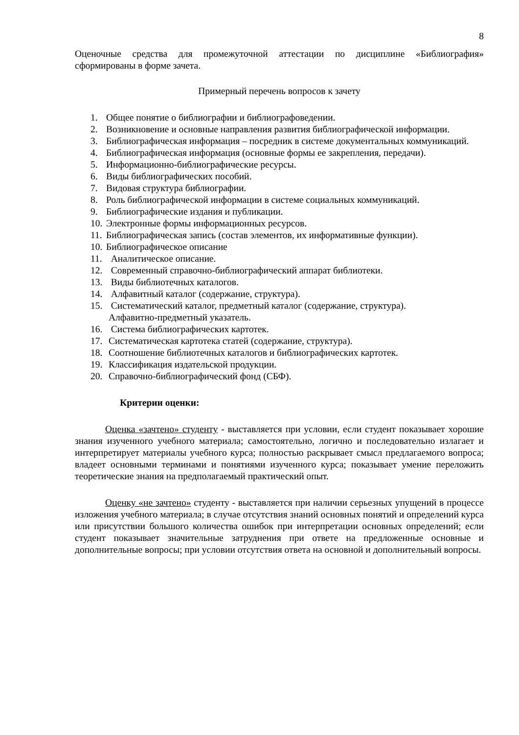8
Оценочные средства для промежуточной аттестации по дисциплине «Библиография» сформированы в форме зачета.
Примерный перечень вопросов к зачету
1. Общее понятие о библиографии и библиографоведении.
2. Возникновение и основные направления развития библиографической информации.
3. Библиографическая информация – посредник в системе документальных коммуникаций.
4. Библиографическая информация (основные формы ее закрепления, передачи).
5. Информационно-библиографические ресурсы.
6. Виды библиографических пособий.
7. Видовая структура библиографии.
8. Роль библиографической информации в системе социальных коммуникаций.
9. Библиографические издания и публикации.
10. Электронные формы информационных ресурсов.
11. Библиографическая запись (состав элементов, их информативные функции).
10. Библиографическое описание
11. Аналитическое описание.
12. Современный справочно-библиографический аппарат библиотеки.
13. Виды библиотечных каталогов.
14. Алфавитный каталог (содержание, структура).
15. Систематический каталог, предметный каталог (содержание, структура).
Алфавитно-предметный указатель.
16. Система библиографических картотек.
17. Систематическая картотека статей (содержание, структура).
18. Соотношение библиотечных каталогов и библиографических картотек.
19. Классификация издательской продукции.
20. Справочно-библиографический фонд (СБФ).
Критерии оценки:
Оценка «зачтено» студенту - выставляется при условии, если студент показывает хорошие знания изученного учебного материала; самостоятельно, логично и последовательно излагает и интерпретирует материалы учебного курса; полностью раскрывает смысл предлагаемого вопроса; владеет основными терминами и понятиями изученного курса; показывает умение переложить теоретические знания на предполагаемый практический опыт.
Оценку «не зачтено» студенту - выставляется при наличии серьезных упущений в процессе изложения учебного материала; в случае отсутствия знаний основных понятий и определений курса или присутствии большого количества ошибок при интерпретации основных определений; если студент показывает значительные затруднения при ответе на предложенные основные и дополнительные вопросы; при условии отсутствия ответа на основной и дополнительный вопросы.